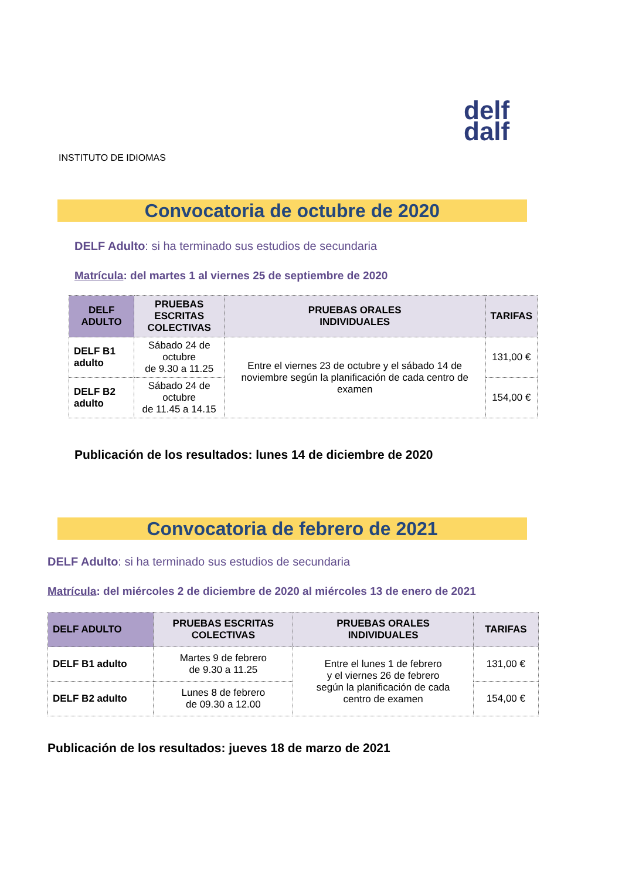INSTITUTO DE IDIOMAS
delf
dalf
Convocatoria de octubre de 2020
DELF Adulto: si ha terminado sus estudios de secundaria
Matrícula: del martes 1 al viernes 25 de septiembre de 2020
| DELF ADULTO | PRUEBAS ESCRITAS COLECTIVAS | PRUEBAS ORALES INDIVIDUALES | TARIFAS |
| --- | --- | --- | --- |
| DELF B1 adulto | Sábado 24 de octubre de 9.30 a 11.25 | Entre el viernes 23 de octubre y el sábado 14 de noviembre según la planificación de cada centro de examen | 131,00 € |
| DELF B2 adulto | Sábado 24 de octubre de 11.45 a 14.15 | | 154,00 € |
Publicación de los resultados: lunes 14 de diciembre de 2020
Convocatoria de febrero de 2021
DELF Adulto: si ha terminado sus estudios de secundaria
Matrícula: del miércoles 2 de diciembre de 2020 al miércoles 13 de enero de 2021
| DELF ADULTO | PRUEBAS ESCRITAS COLECTIVAS | PRUEBAS ORALES INDIVIDUALES | TARIFAS |
| --- | --- | --- | --- |
| DELF B1 adulto | Martes 9 de febrero de 9.30 a 11.25 | Entre el lunes 1 de febrero y el viernes 26 de febrero según la planificación de cada centro de examen | 131,00 € |
| DELF B2 adulto | Lunes 8 de febrero de 09.30 a 12.00 | | 154,00 € |
Publicación de los resultados: jueves 18 de marzo de 2021